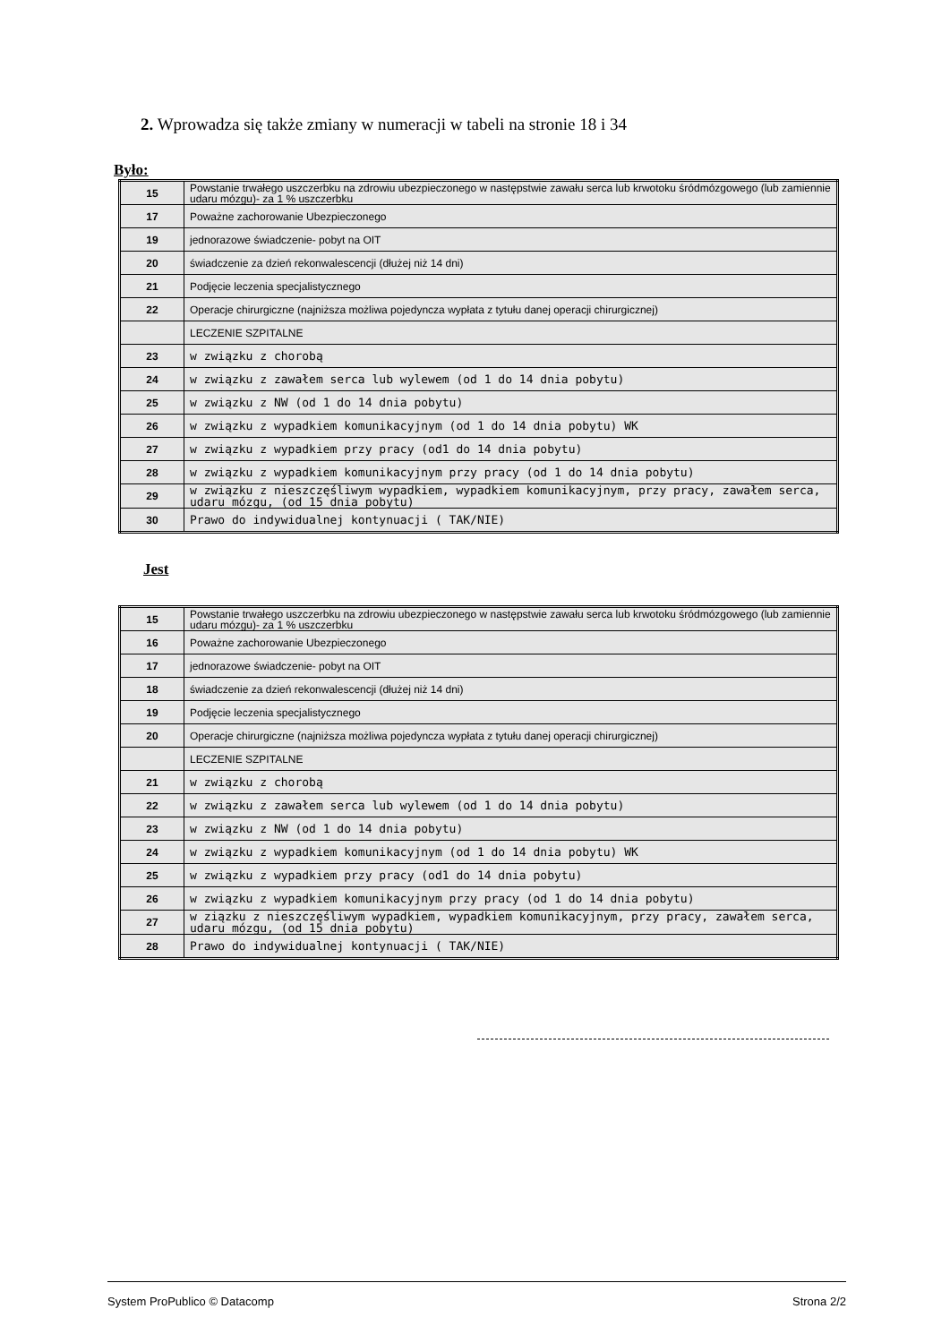2. Wprowadza się także zmiany w numeracji w tabeli na stronie 18 i 34
Było:
| 15 | Powstanie trwałego uszczerbku na zdrowiu ubezpieczonego w następstwie zawału serca lub krwotoku śródmózgowego (lub zamiennie udaru mózgu)- za 1 % uszczerbku |
| 17 | Poważne zachorowanie Ubezpieczonego |
| 19 | jednorazowe świadczenie- pobyt na OIT |
| 20 | świadczenie za dzień rekonwalescencji (dłużej niż 14 dni) |
| 21 | Podjęcie leczenia specjalistycznego |
| 22 | Operacje chirurgiczne (najniższa możliwa pojedyncza wypłata z tytułu danej operacji chirurgicznej) |
| | LECZENIE SZPITALNE |
| 23 | w związku z chorobą |
| 24 | w związku z zawałem serca lub wylewem (od 1 do 14 dnia pobytu) |
| 25 | w związku z NW (od 1 do 14 dnia pobytu) |
| 26 | w związku z wypadkiem komunikacyjnym (od 1 do 14 dnia pobytu) WK |
| 27 | w związku z wypadkiem przy pracy (od1 do 14 dnia pobytu) |
| 28 | w związku z wypadkiem komunikacyjnym przy pracy (od 1 do 14 dnia pobytu) |
| 29 | w związku z nieszczęśliwym wypadkiem, wypadkiem komunikacyjnym, przy pracy, zawałem serca, udaru mózgu, (od 15 dnia pobytu) |
| 30 | Prawo do indywidualnej kontynuacji ( TAK/NIE) |
Jest
| 15 | Powstanie trwałego uszczerbku na zdrowiu ubezpieczonego w następstwie zawału serca lub krwotoku śródmózgowego (lub zamiennie udaru mózgu)- za 1 % uszczerbku |
| 16 | Poważne zachorowanie Ubezpieczonego |
| 17 | jednorazowe świadczenie- pobyt na OIT |
| 18 | świadczenie za dzień rekonwalescencji (dłużej niż 14 dni) |
| 19 | Podjęcie leczenia specjalistycznego |
| 20 | Operacje chirurgiczne (najniższa możliwa pojedyncza wypłata z tytułu danej operacji chirurgicznej) |
| | LECZENIE SZPITALNE |
| 21 | w związku z chorobą |
| 22 | w związku z zawałem serca lub wylewem (od 1 do 14 dnia pobytu) |
| 23 | w związku z NW (od 1 do 14 dnia pobytu) |
| 24 | w związku z wypadkiem komunikacyjnym (od 1 do 14 dnia pobytu) WK |
| 25 | w związku z wypadkiem przy pracy (od1 do 14 dnia pobytu) |
| 26 | w związku z wypadkiem komunikacyjnym przy pracy (od 1 do 14 dnia pobytu) |
| 27 | w ziązku z nieszczęśliwym wypadkiem, wypadkiem komunikacyjnym, przy pracy, zawałem serca, udaru mózgu, (od 15 dnia pobytu) |
| 28 | Prawo do indywidualnej kontynuacji ( TAK/NIE) |
System ProPublico © Datacomp Strona 2/2